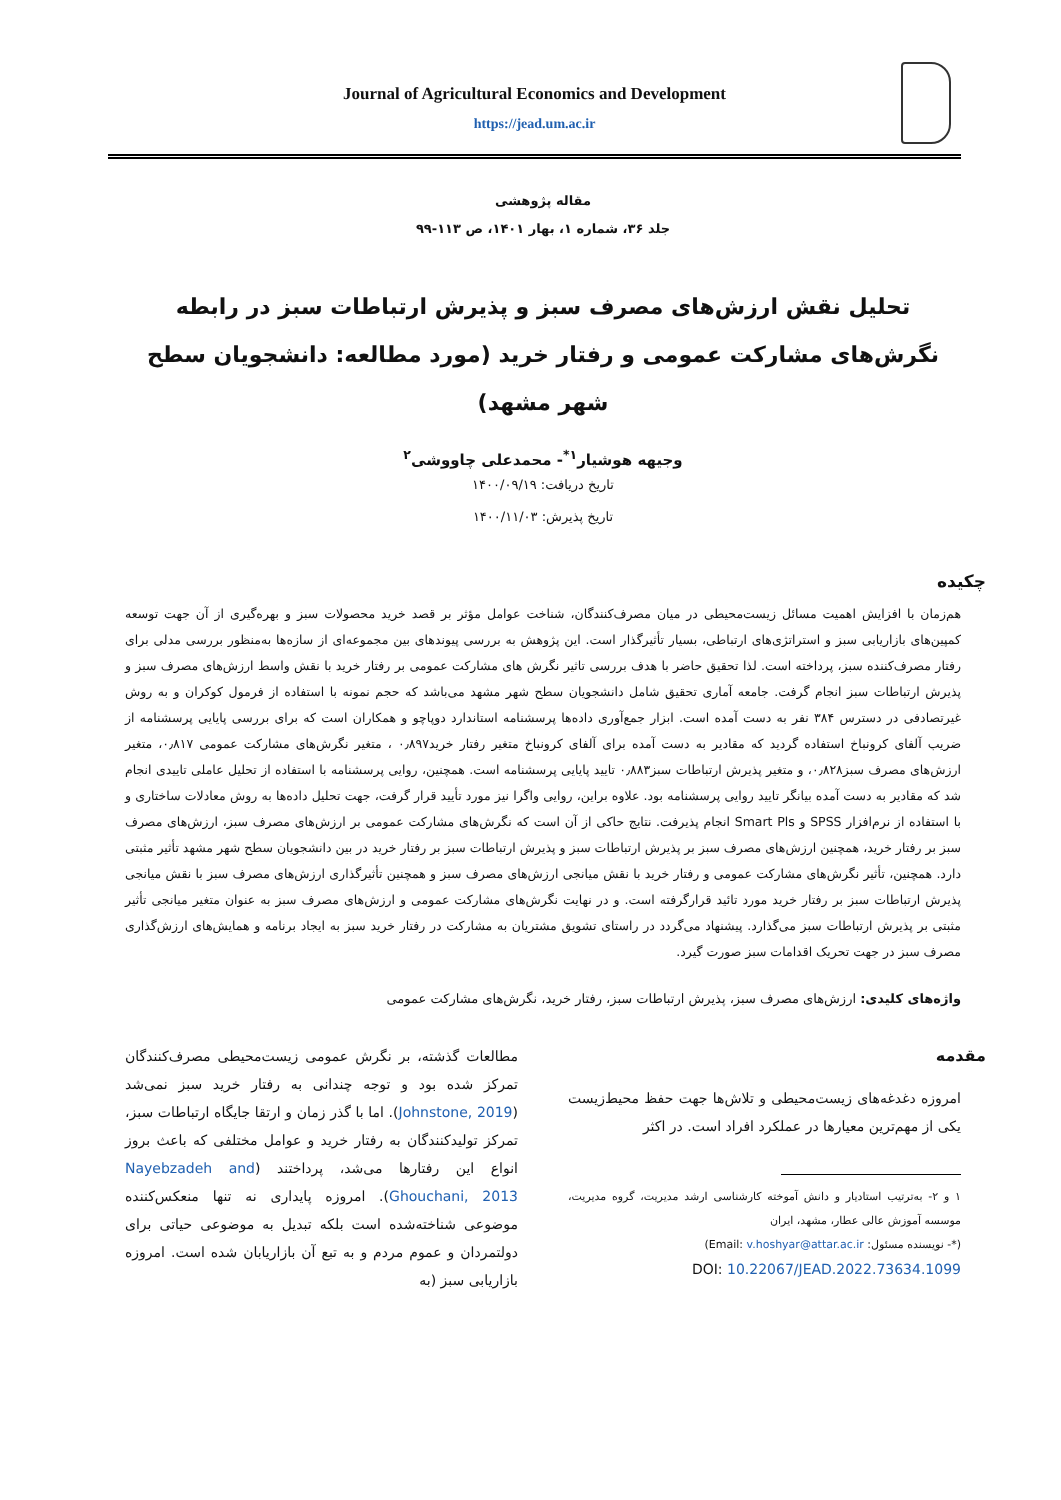Journal of Agricultural Economics and Development
https://jead.um.ac.ir
مقاله پژوهشی
جلد ۳۶، شماره ۱، بهار ۱۴۰۱، ص ۱۱۳-۹۹
تحلیل نقش ارزش‌های مصرف سبز و پذیرش ارتباطات سبز در رابطه نگرش‌های مشارکت عمومی و رفتار خرید (مورد مطالعه: دانشجویان سطح شهر مشهد)
وجیهه هوشیار<sup>۱*</sup>- محمدعلی چاووشی<sup>۲</sup>
تاریخ دریافت: ۱۴۰۰/۰۹/۱۹
تاریخ پذیرش: ۱۴۰۰/۱۱/۰۳
چکیده
هم‌زمان با افزایش اهمیت مسائل زیست‌محیطی در میان مصرف‌کنندگان، شناخت عوامل مؤثر بر قصد خرید محصولات سبز و بهره‌گیری از آن جهت توسعه کمپین‌های بازاریابی سبز و استراتژی‌های ارتباطی، بسیار تأثیرگذار است. این پژوهش به بررسی پیوندهای بین مجموعه‌ای از سازه‌ها به‌منظور بررسی مدلی برای رفتار مصرف‌کننده سبز، پرداخته است. لذا تحقیق حاضر با هدف بررسی تاثیر نگرش های مشارکت عمومی بر رفتار خرید با نقش واسط ارزش‌های مصرف سبز و پذیرش ارتباطات سبز انجام گرفت. جامعه آماری تحقیق شامل دانشجویان سطح شهر مشهد می‌باشد که حجم نمونه با استفاده از فرمول کوکران و به روش غیرتصادفی در دسترس ۳۸۴ نفر به دست آمده است. ابزار جمع‌آوری داده‌ها پرسشنامه استاندارد دوپاچو و همکاران است که برای بررسی پایایی پرسشنامه از ضریب آلفای کرونباخ استفاده گردید که مقادیر به دست آمده برای آلفای کرونباخ متغیر رفتار خرید۰٫۸۹۷ ، متغیر نگرش‌های مشارکت عمومی ۰٫۸۱۷، متغیر ارزش‌های مصرف سبز۰٫۸۲۸، و متغیر پذیرش ارتباطات سبز۰٫۸۸۳ تایید پایایی پرسشنامه است. همچنین، روایی پرسشنامه با استفاده از تحلیل عاملی تاییدی انجام شد که مقادیر به دست آمده بیانگر تایید روایی پرسشنامه بود. علاوه براین، روایی واگرا نیز مورد تأیید قرار گرفت، جهت تحلیل داده‌ها به روش معادلات ساختاری و با استفاده از نرم‌افزار SPSS و Smart Pls انجام پذیرفت. نتایج حاکی از آن است که نگرش‌های مشارکت عمومی بر ارزش‌های مصرف سبز، ارزش‌های مصرف سبز بر رفتار خرید، همچنین ارزش‌های مصرف سبز بر پذیرش ارتباطات سبز و پذیرش ارتباطات سبز بر رفتار خرید در بین دانشجویان سطح شهر مشهد تأثیر مثبتی دارد. همچنین، تأثیر نگرش‌های مشارکت عمومی و رفتار خرید با نقش میانجی ارزش‌های مصرف سبز و همچنین تأثیرگذاری ارزش‌های مصرف سبز با نقش میانجی پذیرش ارتباطات سبز بر رفتار خرید مورد تائید قرارگرفته است. و در نهایت نگرش‌های مشارکت عمومی و ارزش‌های مصرف سبز به عنوان متغیر میانجی تأثیر مثبتی بر پذیرش ارتباطات سبز می‌گذارد. پیشنهاد می‌گردد در راستای تشویق مشتریان به مشارکت در رفتار خرید سبز به ایجاد برنامه و همایش‌های ارزش‌گذاری مصرف سبز در جهت تحریک اقدامات سبز صورت گیرد.
واژه‌های کلیدی: ارزش‌های مصرف سبز، پذیرش ارتباطات سبز، رفتار خرید، نگرش‌های مشارکت عمومی
مقدمه
امروزه دغدغه‌های زیست‌محیطی و تلاش‌ها جهت حفظ محیط‌زیست یکی از مهم‌ترین معیارها در عملکرد افراد است. در اکثر
۱ و ۲- به‌ترتیب استادیار و دانش آموخته کارشناسی ارشد مدیریت، گروه مدیریت، موسسه آموزش عالی عطار، مشهد، ایران
(*- نویسنده مسئول: Email: v.hoshyar@attar.ac.ir)
DOI: 10.22067/JEAD.2022.73634.1099
مطالعات گذشته، بر نگرش عمومی زیست‌محیطی مصرف‌کنندگان تمرکز شده بود و توجه چندانی به رفتار خرید سبز نمی‌شد (Johnstone, 2019). اما با گذر زمان و ارتقا جایگاه ارتباطات سبز، تمرکز تولیدکنندگان به رفتار خرید و عوامل مختلفی که باعث بروز انواع این رفتارها می‌شد، پرداختند (Nayebzadeh and Ghouchani, 2013). امروزه پایداری نه تنها منعکس‌کننده موضوعی شناخته‌شده است بلکه تبدیل به موضوعی حیاتی برای دولتمردان و عموم مردم و به تبع آن بازاریابان شده است. امروزه بازاریابی سبز (به